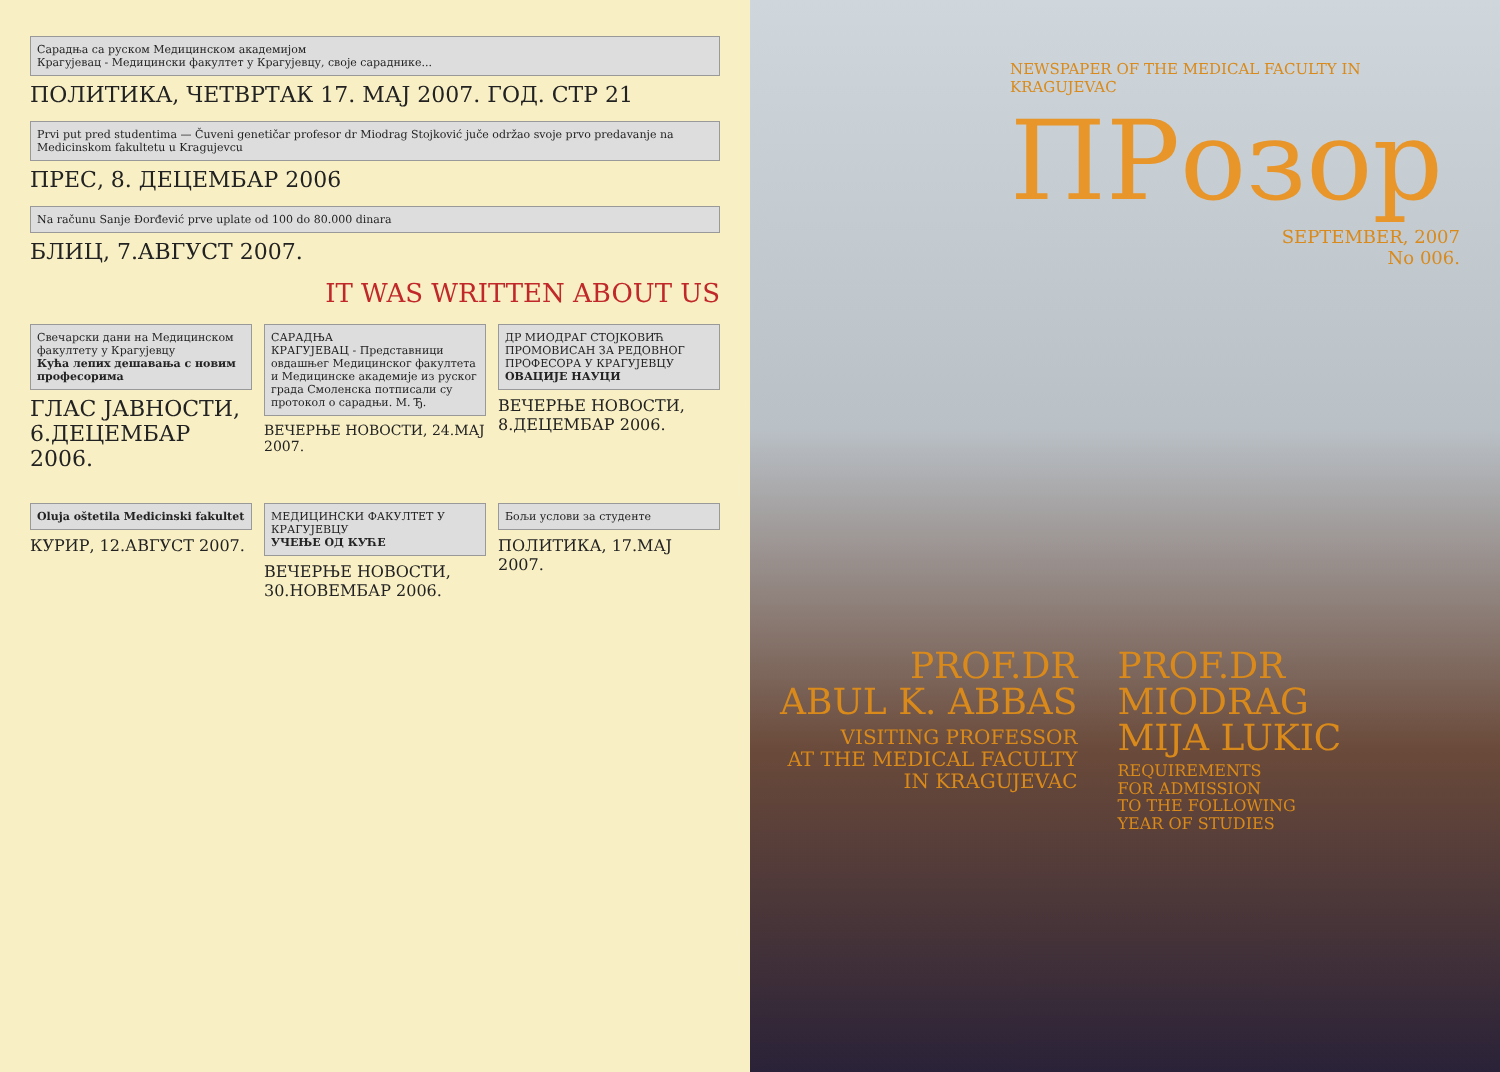Сарадња са руском Медицинском академијом
Крагујевац - Медицински факултет у Крагујевцу, своје сараднике...
ПОЛИТИКА, ЧЕТВРТАК 17. МАЈ 2007. ГОД. СТР 21
Prvi put pred studentima — Čuveni genetičar profesor dr Miodrag Stojković juče održao svoje prvo predavanje na Medicinskom fakultetu u Kragujevcu
ПРЕС, 8. ДЕЦЕМБАР 2006
Na računu Sanje Đorđević prve uplate od 100 do 80.000 dinara
БЛИЦ, 7.АВГУСТ 2007.
IT WAS WRITTEN ABOUT US
Свечарски дани на Медицинском факултету у Крагујевцу
Кућа лепих дешавања с новим професорима
ГЛАС ЈАВНОСТИ, 6.ДЕЦЕМБАР 2006.
САРАДЊА
КРАГУЈЕВАЦ - Представници овдашњег Медицинског факултета и Медицинске академије из руског града Смоленска потписали су протокол о сарадњи. М. Ђ.
ВЕЧЕРЊЕ НОВОСТИ, 24.МАЈ 2007.
ДР МИОДРАГ СТОЈКОВИЋ ПРОМОВИСАН ЗА РЕДОВНОГ ПРОФЕСОРА У КРАГУЈЕВЦУ
ОВАЦИЈЕ НАУЦИ
ВЕЧЕРЊЕ НОВОСТИ, 8.ДЕЦЕМБАР 2006.
Oluja oštetila Medicinski fakultet
КУРИР, 12.АВГУСТ 2007.
МЕДИЦИНСКИ ФАКУЛТЕТ У КРАГУЈЕВЦУ
УЧЕЊЕ ОД КУЋЕ
ВЕЧЕРЊЕ НОВОСТИ, 30.НОВЕМБАР 2006.
Бољи услови за студенте
ПОЛИТИКА, 17.МАЈ 2007.
NEWSPAPER OF THE MEDICAL FACULTY IN KRAGUJEVAC
ПРозор
SEPTEMBER, 2007
No 006.
PROF.DR
ABUL K. ABBAS
VISITING PROFESSOR
AT THE MEDICAL FACULTY
IN KRAGUJEVAC
PROF.DR
MIODRAG
MIJA LUKIC
REQUIREMENTS
FOR ADMISSION
TO THE FOLLOWING
YEAR OF STUDIES